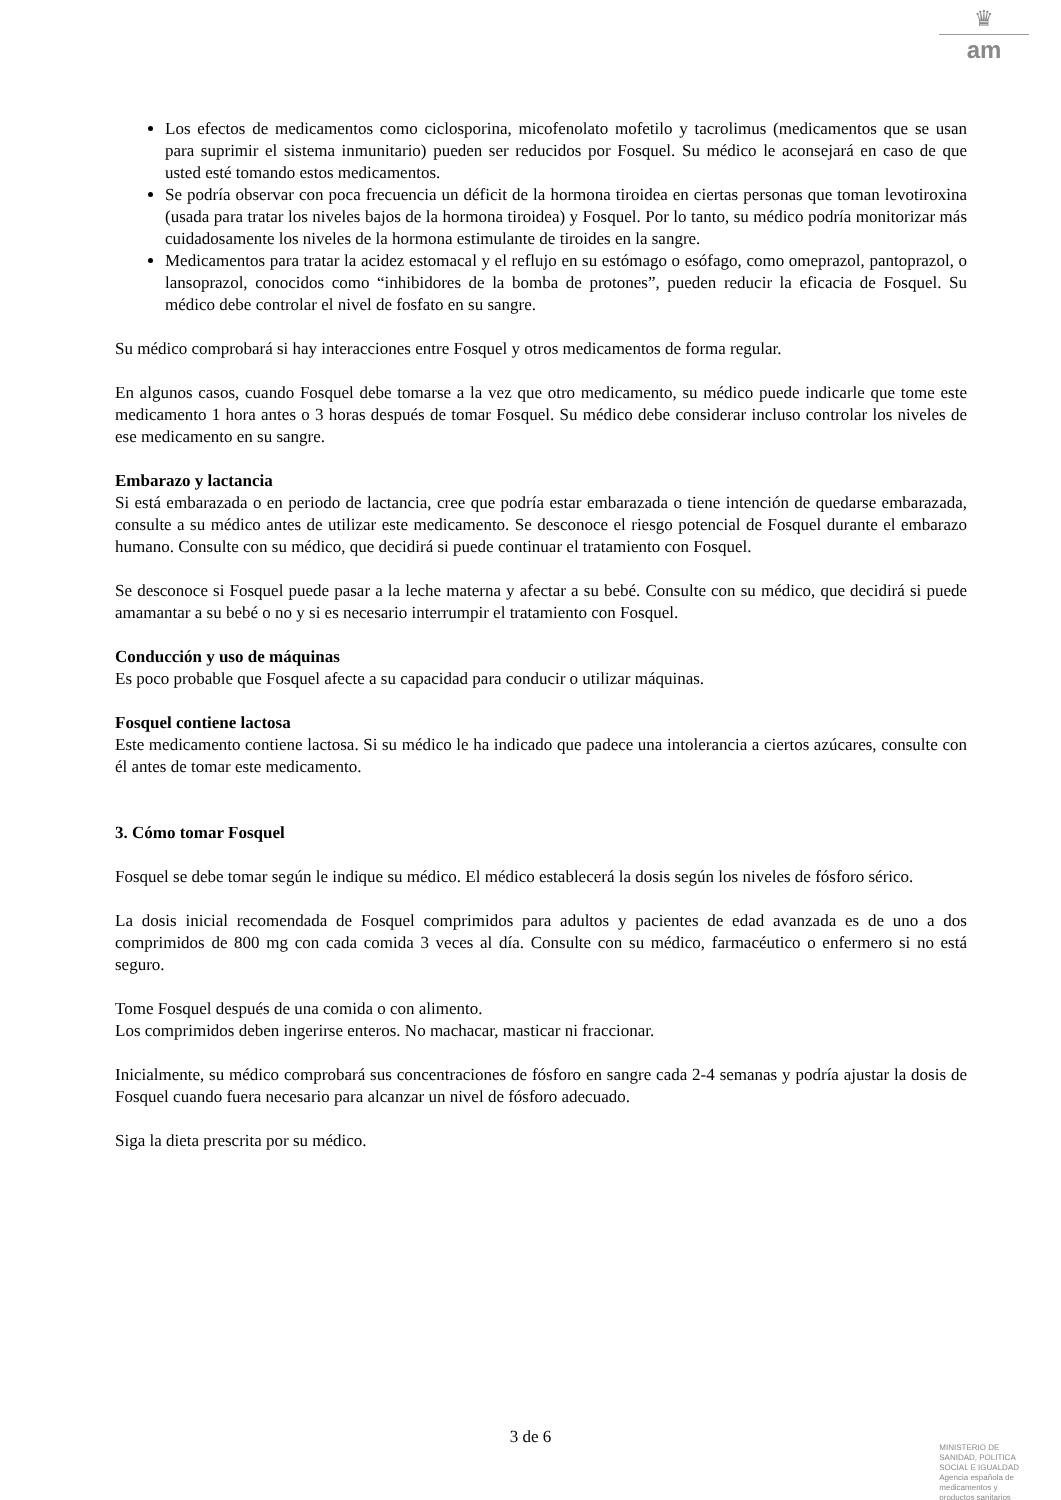♛
am
Los efectos de medicamentos como ciclosporina, micofenolato mofetilo y tacrolimus (medicamentos que se usan para suprimir el sistema inmunitario) pueden ser reducidos por Fosquel. Su médico le aconsejará en caso de que usted esté tomando estos medicamentos.
Se podría observar con poca frecuencia un déficit de la hormona tiroidea en ciertas personas que toman levotiroxina (usada para tratar los niveles bajos de la hormona tiroidea) y Fosquel. Por lo tanto, su médico podría monitorizar más cuidadosamente los niveles de la hormona estimulante de tiroides en la sangre.
Medicamentos para tratar la acidez estomacal y el reflujo en su estómago o esófago, como omeprazol, pantoprazol, o lansoprazol, conocidos como “inhibidores de la bomba de protones”, pueden reducir la eficacia de Fosquel. Su médico debe controlar el nivel de fosfato en su sangre.
Su médico comprobará si hay interacciones entre Fosquel y otros medicamentos de forma regular.
En algunos casos, cuando Fosquel debe tomarse a la vez que otro medicamento, su médico puede indicarle que tome este medicamento 1 hora antes o 3 horas después de tomar Fosquel. Su médico debe considerar incluso controlar los niveles de ese medicamento en su sangre.
Embarazo y lactancia
Si está embarazada o en periodo de lactancia, cree que podría estar embarazada o tiene intención de quedarse embarazada, consulte a su médico antes de utilizar este medicamento. Se desconoce el riesgo potencial de Fosquel durante el embarazo humano. Consulte con su médico, que decidirá si puede continuar el tratamiento con Fosquel.
Se desconoce si Fosquel puede pasar a la leche materna y afectar a su bebé. Consulte con su médico, que decidirá si puede amamantar a su bebé o no y si es necesario interrumpir el tratamiento con Fosquel.
Conducción y uso de máquinas
Es poco probable que Fosquel afecte a su capacidad para conducir o utilizar máquinas.
Fosquel contiene lactosa
Este medicamento contiene lactosa. Si su médico le ha indicado que padece una intolerancia a ciertos azúcares, consulte con él antes de tomar este medicamento.
3. Cómo tomar Fosquel
Fosquel se debe tomar según le indique su médico. El médico establecerá la dosis según los niveles de fósforo sérico.
La dosis inicial recomendada de Fosquel comprimidos para adultos y pacientes de edad avanzada es de uno a dos comprimidos de 800 mg con cada comida 3 veces al día. Consulte con su médico, farmacéutico o enfermero si no está seguro.
Tome Fosquel después de una comida o con alimento.
Los comprimidos deben ingerirse enteros. No machacar, masticar ni fraccionar.
Inicialmente, su médico comprobará sus concentraciones de fósforo en sangre cada 2-4 semanas y podría ajustar la dosis de Fosquel cuando fuera necesario para alcanzar un nivel de fósforo adecuado.
Siga la dieta prescrita por su médico.
3 de 6
MINISTERIO DE
SANIDAD, POLITICA
SOCIAL E IGUALDAD
Agencia española de
medicamentos y
productos sanitarios